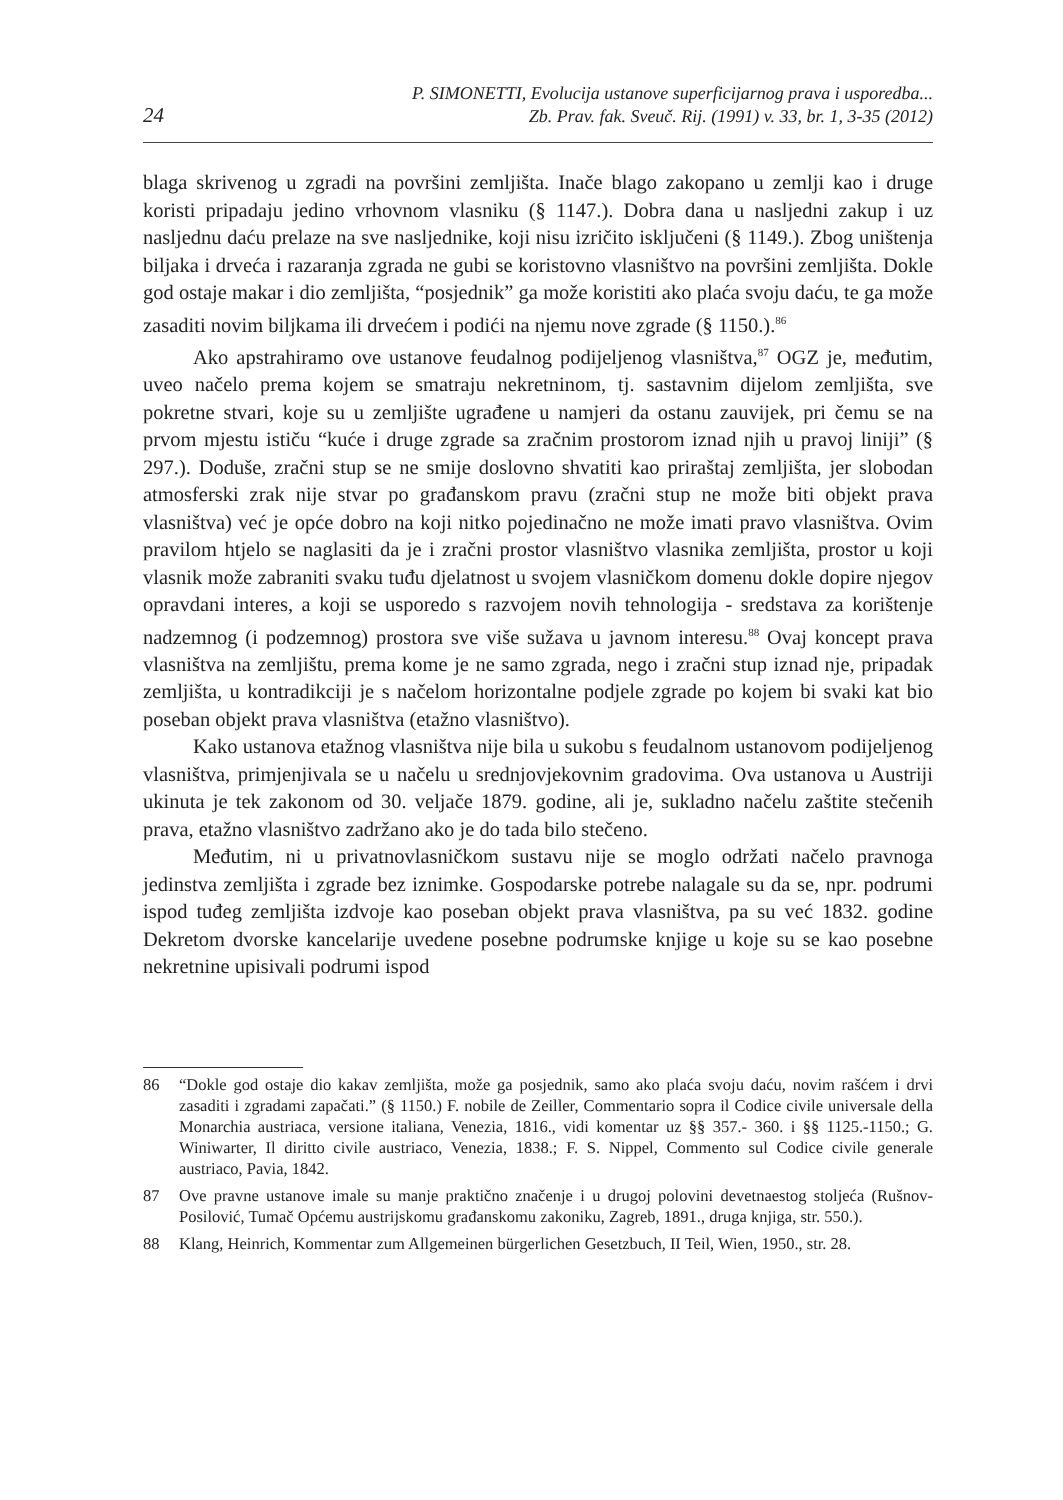24
P. SIMONETTI, Evolucija ustanove superficijarnog prava i usporedba...
Zb. Prav. fak. Sveuč. Rij. (1991) v. 33, br. 1, 3-35 (2012)
blaga skrivenog u zgradi na površini zemljišta. Inače blago zakopano u zemlji kao i druge koristi pripadaju jedino vrhovnom vlasniku (§ 1147.). Dobra dana u nasljedni zakup i uz nasljednu daću prelaze na sve nasljednike, koji nisu izričito isključeni (§ 1149.). Zbog uništenja biljaka i drveća i razaranja zgrada ne gubi se koristovno vlasništvo na površini zemljišta. Dokle god ostaje makar i dio zemljišta, “posjednik” ga može koristiti ako plaća svoju daću, te ga može zasaditi novim biljkama ili drvećem i podići na njemu nove zgrade (§ 1150.).<sup>86</sup>
Ako apstrahiramo ove ustanove feudalnog podijeljenog vlasništva,<sup>87</sup> OGZ je, međutim, uveo načelo prema kojem se smatraju nekretninom, tj. sastavnim dijelom zemljišta, sve pokretne stvari, koje su u zemljište ugrađene u namjeri da ostanu zauvijek, pri čemu se na prvom mjestu ističu “kuće i druge zgrade sa zračnim prostorom iznad njih u pravoj liniji” (§ 297.). Doduše, zračni stup se ne smije doslovno shvatiti kao priraštaj zemljišta, jer slobodan atmosferski zrak nije stvar po građanskom pravu (zračni stup ne može biti objekt prava vlasništva) već je opće dobro na koji nitko pojedinačno ne može imati pravo vlasništva. Ovim pravilom htjelo se naglasiti da je i zračni prostor vlasništvo vlasnika zemljišta, prostor u koji vlasnik može zabraniti svaku tuđu djelatnost u svojem vlasničkom domenu dokle dopire njegov opravdani interes, a koji se usporedo s razvojem novih tehnologija - sredstava za korištenje nadzemnog (i podzemnog) prostora sve više sužava u javnom interesu.<sup>88</sup> Ovaj koncept prava vlasništva na zemljištu, prema kome je ne samo zgrada, nego i zračni stup iznad nje, pripadak zemljišta, u kontradikciji je s načelom horizontalne podjele zgrade po kojem bi svaki kat bio poseban objekt prava vlasništva (etažno vlasništvo).
Kako ustanova etažnog vlasništva nije bila u sukobu s feudalnom ustanovom podijeljenog vlasništva, primjenjivala se u načelu u srednjovjekovnim gradovima. Ova ustanova u Austriji ukinuta je tek zakonom od 30. veljače 1879. godine, ali je, sukladno načelu zaštite stečenih prava, etažno vlasništvo zadržano ako je do tada bilo stečeno.
Međutim, ni u privatnovlasničkom sustavu nije se moglo održati načelo pravnoga jedinstva zemljišta i zgrade bez iznimke. Gospodarske potrebe nalagale su da se, npr. podrumi ispod tuđeg zemljišta izdvoje kao poseban objekt prava vlasništva, pa su već 1832. godine Dekretom dvorske kancelarije uvedene posebne podrumske knjige u koje su se kao posebne nekretnine upisivali podrumi ispod
86 “Dokle god ostaje dio kakav zemljišta, može ga posjednik, samo ako plaća svoju daću, novim rašćem i drvi zasaditi i zgradami zapačati.” (§ 1150.) F. nobile de Zeiller, Commentario sopra il Codice civile universale della Monarchia austriaca, versione italiana, Venezia, 1816., vidi komentar uz §§ 357.- 360. i §§ 1125.-1150.; G. Winiwarter, Il diritto civile austriaco, Venezia, 1838.; F. S. Nippel, Commento sul Codice civile generale austriaco, Pavia, 1842.
87 Ove pravne ustanove imale su manje praktično značenje i u drugoj polovini devetnaestog stoljeća (Rušnov-Posilović, Tumač Općemu austrijskomu građanskomu zakoniku, Zagreb, 1891., druga knjiga, str. 550.).
88 Klang, Heinrich, Kommentar zum Allgemeinen bürgerlichen Gesetzbuch, II Teil, Wien, 1950., str. 28.